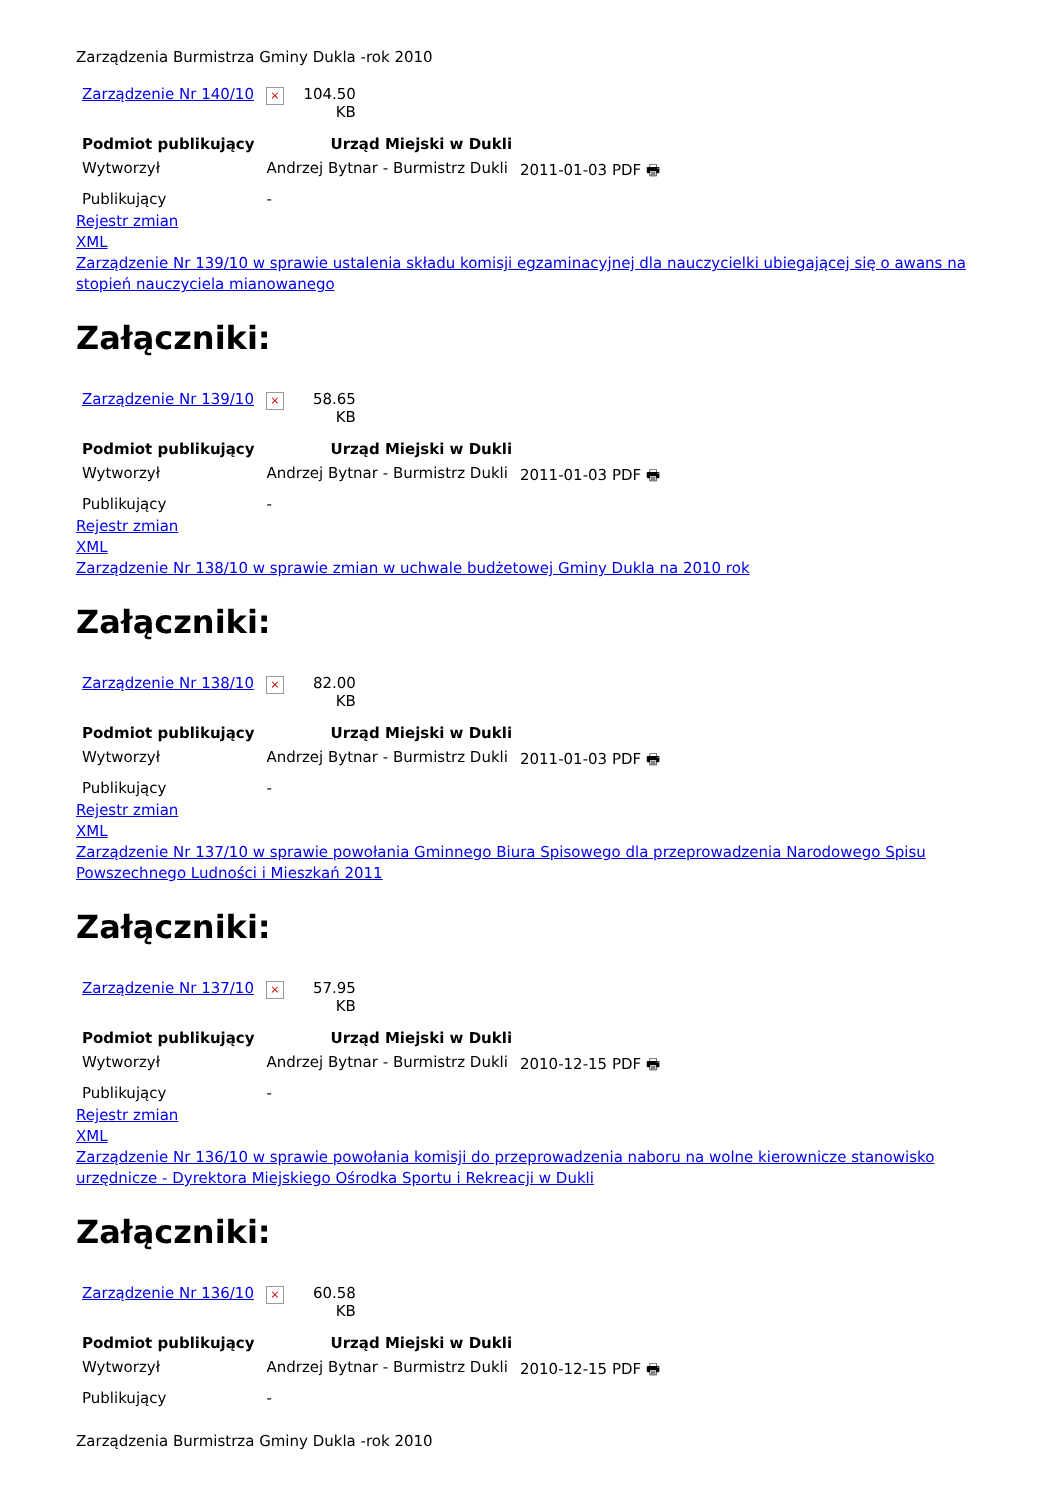Zarządzenia Burmistrza Gminy Dukla -rok 2010
| Zarządzenie Nr 140/10 | × | 104.50 KB |
| Podmiot publikujący | Urząd Miejski w Dukli | |
| Wytworzył | Andrzej Bytnar - Burmistrz Dukli | 2011-01-03 PDF 🖶 |
| Publikujący | - | |
Rejestr zmian
XML
Zarządzenie Nr 139/10 w sprawie ustalenia składu komisji egzaminacyjnej dla nauczycielki ubiegającej się o awans na stopień nauczyciela mianowanego
Załączniki:
| Zarządzenie Nr 139/10 | × | 58.65 KB |
| Podmiot publikujący | Urząd Miejski w Dukli | |
| Wytworzył | Andrzej Bytnar - Burmistrz Dukli | 2011-01-03 PDF 🖶 |
| Publikujący | - | |
Rejestr zmian
XML
Zarządzenie Nr 138/10 w sprawie zmian w uchwale budżetowej Gminy Dukla na 2010 rok
Załączniki:
| Zarządzenie Nr 138/10 | × | 82.00 KB |
| Podmiot publikujący | Urząd Miejski w Dukli | |
| Wytworzył | Andrzej Bytnar - Burmistrz Dukli | 2011-01-03 PDF 🖶 |
| Publikujący | - | |
Rejestr zmian
XML
Zarządzenie Nr 137/10 w sprawie powołania Gminnego Biura Spisowego dla przeprowadzenia Narodowego Spisu Powszechnego Ludności i Mieszkań 2011
Załączniki:
| Zarządzenie Nr 137/10 | × | 57.95 KB |
| Podmiot publikujący | Urząd Miejski w Dukli | |
| Wytworzył | Andrzej Bytnar - Burmistrz Dukli | 2010-12-15 PDF 🖶 |
| Publikujący | - | |
Rejestr zmian
XML
Zarządzenie Nr 136/10 w sprawie powołania komisji do przeprowadzenia naboru na wolne kierownicze stanowisko urzędnicze - Dyrektora Miejskiego Ośrodka Sportu i Rekreacji w Dukli
Załączniki:
| Zarządzenie Nr 136/10 | × | 60.58 KB |
| Podmiot publikujący | Urząd Miejski w Dukli | |
| Wytworzył | Andrzej Bytnar - Burmistrz Dukli | 2010-12-15 PDF 🖶 |
| Publikujący | - | |
Zarządzenia Burmistrza Gminy Dukla -rok 2010